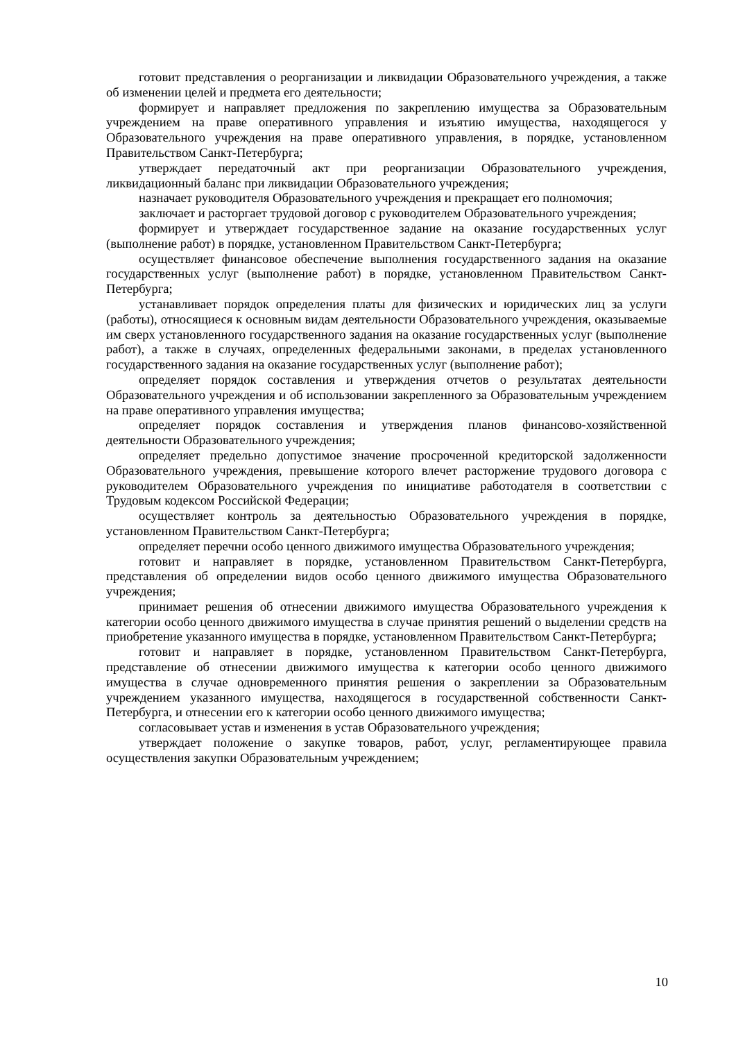готовит представления о реорганизации и ликвидации Образовательного учреждения, а также об изменении целей и предмета его деятельности;
формирует и направляет предложения по закреплению имущества за Образовательным учреждением на праве оперативного управления и изъятию имущества, находящегося у Образовательного учреждения на праве оперативного управления, в порядке, установленном Правительством Санкт-Петербурга;
утверждает передаточный акт при реорганизации Образовательного учреждения, ликвидационный баланс при ликвидации Образовательного учреждения;
назначает руководителя Образовательного учреждения и прекращает его полномочия;
заключает и расторгает трудовой договор с руководителем Образовательного учреждения;
формирует и утверждает государственное задание на оказание государственных услуг (выполнение работ) в порядке, установленном Правительством Санкт-Петербурга;
осуществляет финансовое обеспечение выполнения государственного задания на оказание государственных услуг (выполнение работ) в порядке, установленном Правительством Санкт-Петербурга;
устанавливает порядок определения платы для физических и юридических лиц за услуги (работы), относящиеся к основным видам деятельности Образовательного учреждения, оказываемые им сверх установленного государственного задания на оказание государственных услуг (выполнение работ), а также в случаях, определенных федеральными законами, в пределах установленного государственного задания на оказание государственных услуг (выполнение работ);
определяет порядок составления и утверждения отчетов о результатах деятельности Образовательного учреждения и об использовании закрепленного за Образовательным учреждением на праве оперативного управления имущества;
определяет порядок составления и утверждения планов финансово-хозяйственной деятельности Образовательного учреждения;
определяет предельно допустимое значение просроченной кредиторской задолженности Образовательного учреждения, превышение которого влечет расторжение трудового договора с руководителем Образовательного учреждения по инициативе работодателя в соответствии с Трудовым кодексом Российской Федерации;
осуществляет контроль за деятельностью Образовательного учреждения в порядке, установленном Правительством Санкт-Петербурга;
определяет перечни особо ценного движимого имущества Образовательного учреждения;
готовит и направляет в порядке, установленном Правительством Санкт-Петербурга, представления об определении видов особо ценного движимого имущества Образовательного учреждения;
принимает решения об отнесении движимого имущества Образовательного учреждения к категории особо ценного движимого имущества в случае принятия решений о выделении средств на приобретение указанного имущества в порядке, установленном Правительством Санкт-Петербурга;
готовит и направляет в порядке, установленном Правительством Санкт-Петербурга, представление об отнесении движимого имущества к категории особо ценного движимого имущества в случае одновременного принятия решения о закреплении за Образовательным учреждением указанного имущества, находящегося в государственной собственности Санкт-Петербурга, и отнесении его к категории особо ценного движимого имущества;
согласовывает устав и изменения в устав Образовательного учреждения;
утверждает положение о закупке товаров, работ, услуг, регламентирующее правила осуществления закупки Образовательным учреждением;
10